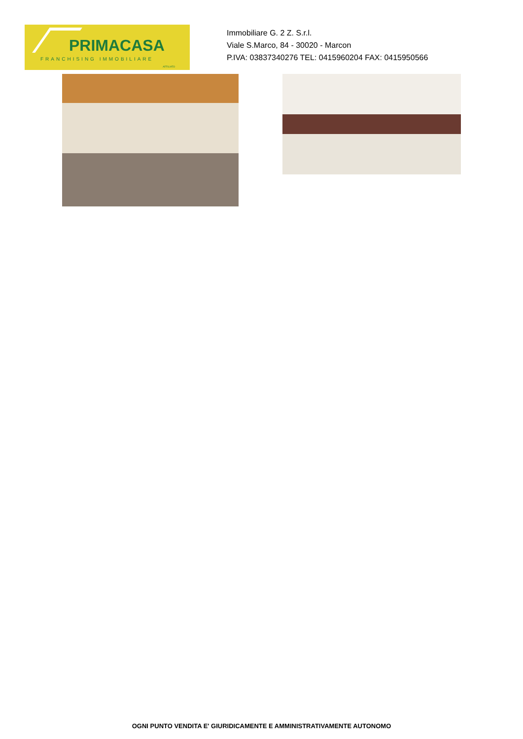PRIMACASA
FRANCHISING IMMOBILIARE
AFFILIATO
Immobiliare G. 2 Z. S.r.l.
Viale S.Marco, 84 - 30020 - Marcon
P.IVA: 03837340276 TEL: 0415960204 FAX: 0415950566
OGNI PUNTO VENDITA E' GIURIDICAMENTE E AMMINISTRATIVAMENTE AUTONOMO